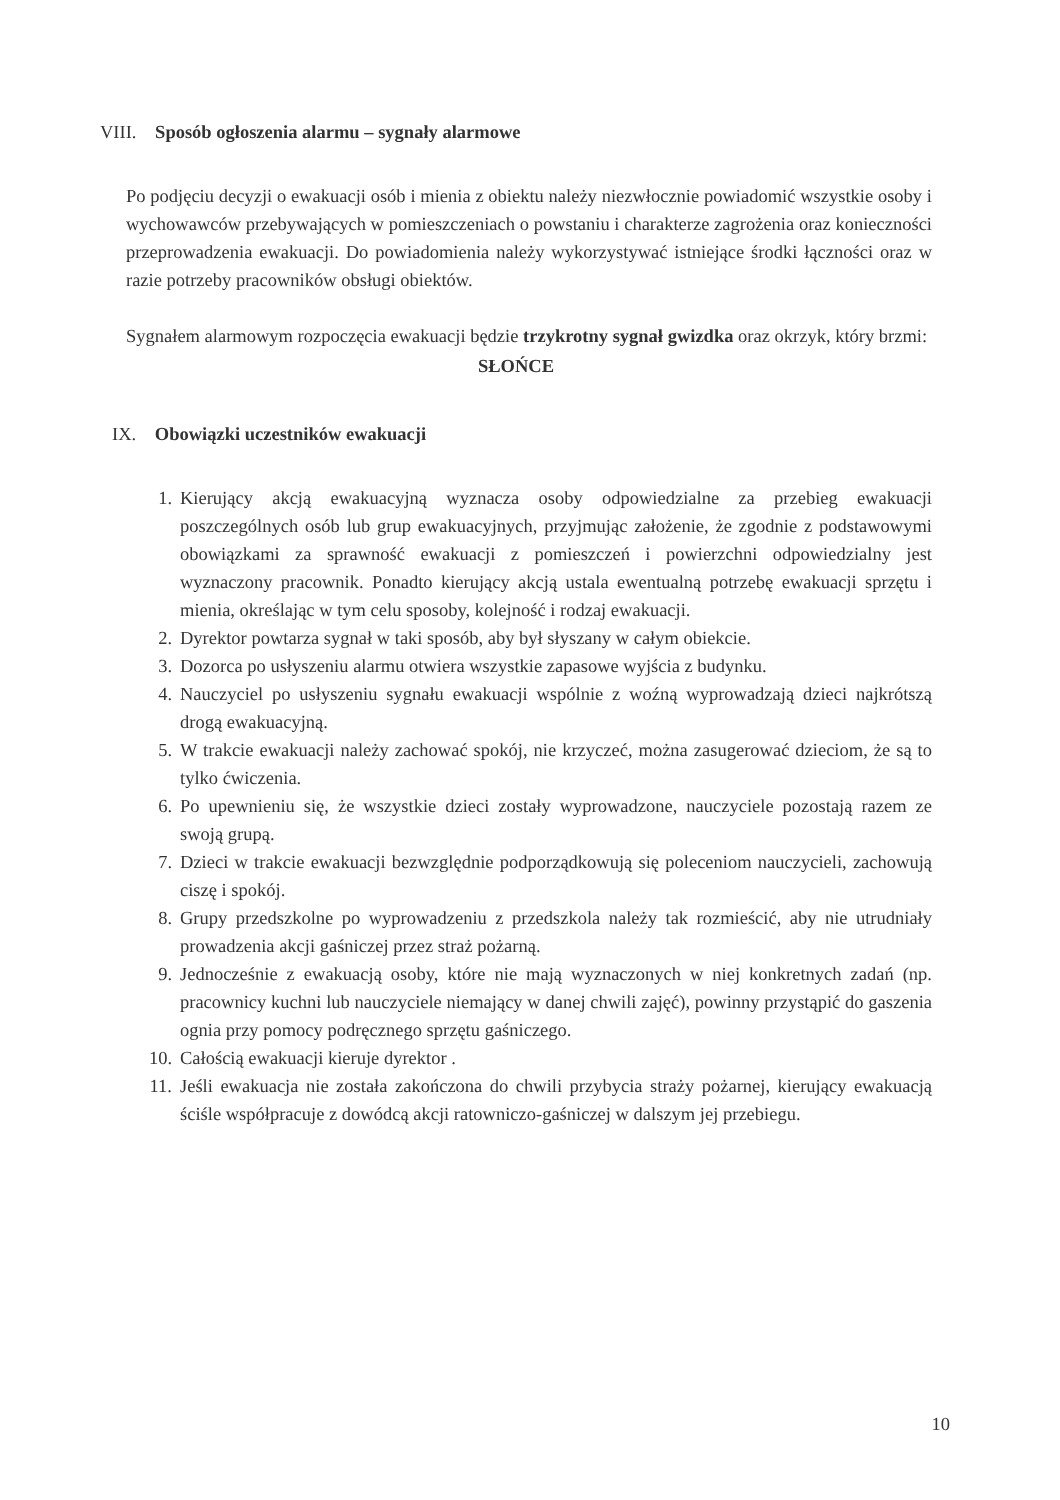VIII. Sposób ogłoszenia alarmu – sygnały alarmowe
Po podjęciu decyzji o ewakuacji osób i mienia z obiektu należy niezwłocznie powiadomić wszystkie osoby i wychowawców przebywających w pomieszczeniach o powstaniu i charakterze zagrożenia oraz konieczności przeprowadzenia ewakuacji. Do powiadomienia należy wykorzystywać istniejące środki łączności oraz w razie potrzeby pracowników obsługi obiektów.
Sygnałem alarmowym rozpoczęcia ewakuacji będzie trzykrotny sygnał gwizdka oraz okrzyk, który brzmi:
SŁOŃCE
IX. Obowiązki uczestników ewakuacji
1. Kierujący akcją ewakuacyjną wyznacza osoby odpowiedzialne za przebieg ewakuacji poszczególnych osób lub grup ewakuacyjnych, przyjmując założenie, że zgodnie z podstawowymi obowiązkami za sprawność ewakuacji z pomieszczeń i powierzchni odpowiedzialny jest wyznaczony pracownik. Ponadto kierujący akcją ustala ewentualną potrzebę ewakuacji sprzętu i mienia, określając w tym celu sposoby, kolejność i rodzaj ewakuacji.
2. Dyrektor powtarza sygnał w taki sposób, aby był słyszany w całym obiekcie.
3. Dozorca po usłyszeniu alarmu otwiera wszystkie zapasowe wyjścia z budynku.
4. Nauczyciel po usłyszeniu sygnału ewakuacji wspólnie z woźną wyprowadzają dzieci najkrótszą drogą ewakuacyjną.
5. W trakcie ewakuacji należy zachować spokój, nie krzyczeć, można zasugerować dzieciom, że są to tylko ćwiczenia.
6. Po upewnieniu się, że wszystkie dzieci zostały wyprowadzone, nauczyciele pozostają razem ze swoją grupą.
7. Dzieci w trakcie ewakuacji bezwzględnie podporządkowują się poleceniom nauczycieli, zachowują ciszę i spokój.
8. Grupy przedszkolne po wyprowadzeniu z przedszkola należy tak rozmieścić, aby nie utrudniały prowadzenia akcji gaśniczej przez straż pożarną.
9. Jednocześnie z ewakuacją osoby, które nie mają wyznaczonych w niej konkretnych zadań (np. pracownicy kuchni lub nauczyciele niemający w danej chwili zajęć), powinny przystąpić do gaszenia ognia przy pomocy podręcznego sprzętu gaśniczego.
10. Całością ewakuacji kieruje dyrektor .
11. Jeśli ewakuacja nie została zakończona do chwili przybycia straży pożarnej, kierujący ewakuacją ściśle współpracuje z dowódcą akcji ratowniczo-gaśniczej w dalszym jej przebiegu.
10